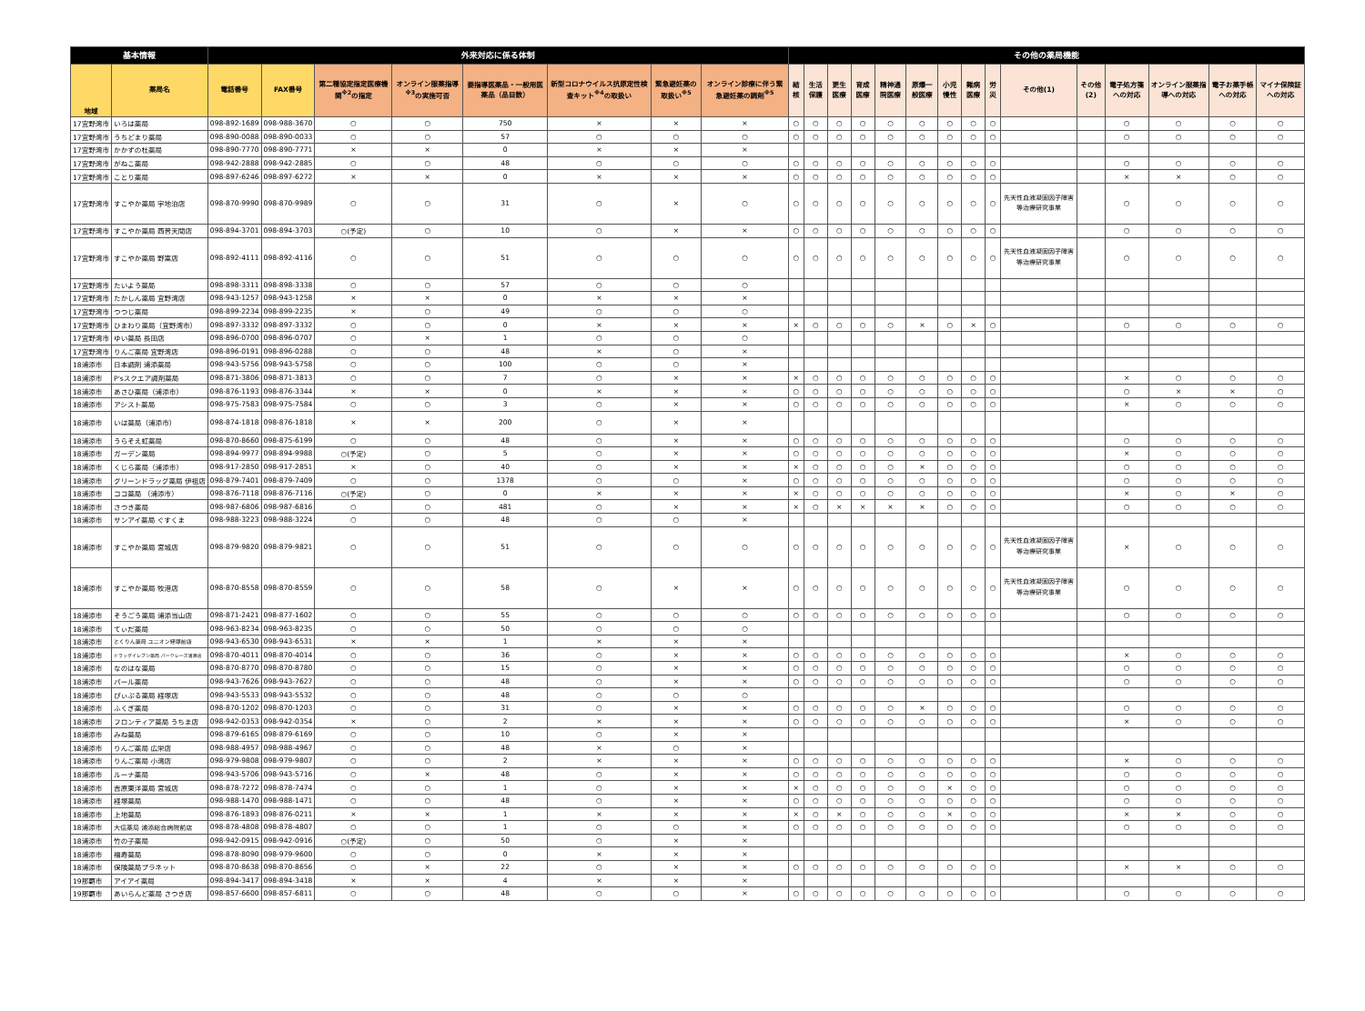| 基本情報 | | 外来対応に係る体制 | | | | | | | | その他の薬局機能 | | | | | | | | | | | | | | |
| --- | --- | --- | --- | --- | --- | --- | --- | --- | --- | --- | --- | --- | --- | --- | --- | --- | --- | --- | --- | --- | --- | --- | --- | --- |
| 地域 | 薬局名 | 電話番号 | FAX番号 | 第二種協定指定医療機関<sup>※2</sup>の指定 | オンライン服薬指導<sup>※3</sup>の実施可否 | 要指導医薬品・一般用医薬品（品目数） | 新型コロナウイルス抗原定性検査キット<sup>※4</sup>の取扱い | 緊急避妊薬の取扱い<sup>※5</sup> | オンライン診療に伴う緊急避妊薬の調剤<sup>※5</sup> | 結核 | 生活保護 | 更生医療 | 育成医療 | 精神通院医療 | 原爆一般医療 | 小児慢性 | 難病医療 | 労災 | その他(1) | その他(2) | 電子処方箋への対応 | オンライン服薬指導への対応 | 電子お薬手帳への対応 | マイナ保険証への対応 |
| 17宜野湾市 | いろは薬局 | 098-892-1689 | 098-988-3670 | ○ | ○ | 750 | × | × | × | ○ | ○ | ○ | ○ | ○ | ○ | ○ | ○ | ○ | | | ○ | ○ | ○ | ○ |
| 17宜野湾市 | うちどまり薬局 | 098-890-0088 | 098-890-0033 | ○ | ○ | 57 | ○ | ○ | ○ | ○ | ○ | ○ | ○ | ○ | ○ | ○ | ○ | ○ | | | ○ | ○ | ○ | ○ |
| 17宜野湾市 | かかずの杜薬局 | 098-890-7770 | 098-890-7771 | × | × | 0 | × | × | × | | | | | | | | | | | | | | | |
| 17宜野湾市 | がねこ薬局 | 098-942-2888 | 098-942-2885 | ○ | ○ | 48 | ○ | ○ | ○ | ○ | ○ | ○ | ○ | ○ | ○ | ○ | ○ | ○ | | | ○ | ○ | ○ | ○ |
| 17宜野湾市 | ことり薬局 | 098-897-6246 | 098-897-6272 | × | × | 0 | × | × | × | ○ | ○ | ○ | ○ | ○ | ○ | ○ | ○ | ○ | | | × | × | ○ | ○ |
| 17宜野湾市 | すこやか薬局 宇地泊店 | 098-870-9990 | 098-870-9989 | ○ | ○ | 31 | ○ | × | ○ | ○ | ○ | ○ | ○ | ○ | ○ | ○ | ○ | ○ | 先天性血液凝固因子障害等治療研究事業 | | ○ | ○ | ○ | ○ |
| 17宜野湾市 | すこやか薬局 西普天間店 | 098-894-3701 | 098-894-3703 | ○(予定) | ○ | 10 | ○ | × | × | ○ | ○ | ○ | ○ | ○ | ○ | ○ | ○ | ○ | | | ○ | ○ | ○ | ○ |
| 17宜野湾市 | すこやか薬局 野嵩店 | 098-892-4111 | 098-892-4116 | ○ | ○ | 51 | ○ | ○ | ○ | ○ | ○ | ○ | ○ | ○ | ○ | ○ | ○ | ○ | 先天性血液凝固因子障害等治療研究事業 | | ○ | ○ | ○ | ○ |
| 17宜野湾市 | たいよう薬局 | 098-898-3311 | 098-898-3338 | ○ | ○ | 57 | ○ | ○ | ○ | | | | | | | | | | | | | | | |
| 17宜野湾市 | たかしん薬局 宜野湾店 | 098-943-1257 | 098-943-1258 | × | × | 0 | × | × | × | | | | | | | | | | | | | | | |
| 17宜野湾市 | つつじ薬局 | 098-899-2234 | 098-899-2235 | × | ○ | 49 | ○ | ○ | ○ | | | | | | | | | | | | | | | |
| 17宜野湾市 | ひまわり薬局（宜野湾市） | 098-897-3332 | 098-897-3332 | ○ | ○ | 0 | × | × | × | × | ○ | ○ | ○ | ○ | × | ○ | × | ○ | | | ○ | ○ | ○ | ○ |
| 17宜野湾市 | ゆい薬局 長田店 | 098-896-0700 | 098-896-0707 | ○ | × | 1 | ○ | ○ | ○ | | | | | | | | | | | | | | | |
| 17宜野湾市 | りんご薬局 宜野湾店 | 098-896-0191 | 098-896-0288 | ○ | ○ | 48 | × | ○ | × | | | | | | | | | | | | | | | |
| 18浦添市 | 日本調剤 浦添薬局 | 098-943-5756 | 098-943-5758 | ○ | ○ | 100 | ○ | ○ | × | | | | | | | | | | | | | | | |
| 18浦添市 | P'sスクエア調剤薬局 | 098-871-3806 | 098-871-3813 | ○ | ○ | 7 | ○ | × | × | × | ○ | ○ | ○ | ○ | ○ | ○ | ○ | ○ | | | × | ○ | ○ | ○ |
| 18浦添市 | あさひ薬局（浦添市） | 098-876-1193 | 098-876-3344 | × | × | 0 | × | × | × | ○ | ○ | ○ | ○ | ○ | ○ | ○ | ○ | ○ | | | ○ | × | × | ○ |
| 18浦添市 | アシスト薬局 | 098-975-7583 | 098-975-7584 | ○ | ○ | 3 | ○ | × | × | ○ | ○ | ○ | ○ | ○ | ○ | ○ | ○ | ○ | | | × | ○ | ○ | ○ |
| 18浦添市 | いは薬局（浦添市） | 098-874-1818 | 098-876-1818 | × | × | 200 | ○ | × | × | | | | | | | | | | | | | | | |
| 18浦添市 | うらそえ虹薬局 | 098-870-8660 | 098-875-6199 | ○ | ○ | 48 | ○ | × | × | ○ | ○ | ○ | ○ | ○ | ○ | ○ | ○ | ○ | | | ○ | ○ | ○ | ○ |
| 18浦添市 | ガーデン薬局 | 098-894-9977 | 098-894-9988 | ○(予定) | ○ | 5 | ○ | × | × | ○ | ○ | ○ | ○ | ○ | ○ | ○ | ○ | ○ | | | × | ○ | ○ | ○ |
| 18浦添市 | くじら薬局（浦添市） | 098-917-2850 | 098-917-2851 | × | ○ | 40 | ○ | × | × | × | ○ | ○ | ○ | ○ | × | ○ | ○ | ○ | | | ○ | ○ | ○ | ○ |
| 18浦添市 | グリーンドラッグ薬局 伊祖店 | 098-879-7401 | 098-879-7409 | ○ | ○ | 1378 | ○ | ○ | × | ○ | ○ | ○ | ○ | ○ | ○ | ○ | ○ | ○ | | | ○ | ○ | ○ | ○ |
| 18浦添市 | ココ薬局 （浦添市） | 098-876-7118 | 098-876-7116 | ○(予定) | ○ | 0 | × | × | × | × | ○ | ○ | ○ | ○ | ○ | ○ | ○ | ○ | | | × | ○ | × | ○ |
| 18浦添市 | さつき薬局 | 098-987-6806 | 098-987-6816 | ○ | ○ | 481 | ○ | × | × | × | ○ | × | × | × | × | ○ | ○ | ○ | | | ○ | ○ | ○ | ○ |
| 18浦添市 | サンアイ薬局 ぐすくま | 098-988-3223 | 098-988-3224 | ○ | ○ | 48 | ○ | ○ | × | | | | | | | | | | | | | | | |
| 18浦添市 | すこやか薬局 宮城店 | 098-879-9820 | 098-879-9821 | ○ | ○ | 51 | ○ | ○ | ○ | ○ | ○ | ○ | ○ | ○ | ○ | ○ | ○ | ○ | 先天性血液凝固因子障害等治療研究事業 | | × | ○ | ○ | ○ |
| 18浦添市 | すこやか薬局 牧港店 | 098-870-8558 | 098-870-8559 | ○ | ○ | 58 | ○ | × | × | ○ | ○ | ○ | ○ | ○ | ○ | ○ | ○ | ○ | 先天性血液凝固因子障害等治療研究事業 | | ○ | ○ | ○ | ○ |
| 18浦添市 | そうごう薬局 浦添当山店 | 098-871-2421 | 098-877-1602 | ○ | ○ | 55 | ○ | ○ | ○ | ○ | ○ | ○ | ○ | ○ | ○ | ○ | ○ | ○ | | | ○ | ○ | ○ | ○ |
| 18浦添市 | てぃだ薬局 | 098-963-8234 | 098-963-8235 | ○ | ○ | 50 | ○ | ○ | ○ | | | | | | | | | | | | | | | |
| 18浦添市 | とくりん薬局 ユニオン経塚前店 | 098-943-6530 | 098-943-6531 | × | × | 1 | × | × | × | | | | | | | | | | | | | | | |
| 18浦添市 | ドラッグイレブン薬局 パークレーズ浦添店 | 098-870-4011 | 098-870-4014 | ○ | ○ | 36 | ○ | × | × | ○ | ○ | ○ | ○ | ○ | ○ | ○ | ○ | ○ | | | × | ○ | ○ | ○ |
| 18浦添市 | なのはな薬局 | 098-870-8770 | 098-870-8780 | ○ | ○ | 15 | ○ | × | × | ○ | ○ | ○ | ○ | ○ | ○ | ○ | ○ | ○ | | | ○ | ○ | ○ | ○ |
| 18浦添市 | パール薬局 | 098-943-7626 | 098-943-7627 | ○ | ○ | 48 | ○ | × | × | ○ | ○ | ○ | ○ | ○ | ○ | ○ | ○ | ○ | | | ○ | ○ | ○ | ○ |
| 18浦添市 | ぴぃぷる薬局 経塚店 | 098-943-5533 | 098-943-5532 | ○ | ○ | 48 | ○ | ○ | ○ | | | | | | | | | | | | | | | |
| 18浦添市 | ふくぎ薬局 | 098-870-1202 | 098-870-1203 | ○ | ○ | 31 | ○ | × | × | ○ | ○ | ○ | ○ | ○ | × | ○ | ○ | ○ | | | ○ | ○ | ○ | ○ |
| 18浦添市 | フロンティア薬局 うちま店 | 098-942-0353 | 098-942-0354 | × | ○ | 2 | × | × | × | ○ | ○ | ○ | ○ | ○ | ○ | ○ | ○ | ○ | | | × | ○ | ○ | ○ |
| 18浦添市 | みね薬局 | 098-879-6165 | 098-879-6169 | ○ | ○ | 10 | ○ | × | × | | | | | | | | | | | | | | | |
| 18浦添市 | りんご薬局 広栄店 | 098-988-4957 | 098-988-4967 | ○ | ○ | 48 | × | ○ | × | | | | | | | | | | | | | | | |
| 18浦添市 | りんご薬局 小湾店 | 098-979-9808 | 098-979-9807 | ○ | ○ | 2 | × | × | × | ○ | ○ | ○ | ○ | ○ | ○ | ○ | ○ | ○ | | | × | ○ | ○ | ○ |
| 18浦添市 | ルーナ薬局 | 098-943-5706 | 098-943-5716 | ○ | × | 48 | ○ | × | × | ○ | ○ | ○ | ○ | ○ | ○ | ○ | ○ | ○ | | | ○ | ○ | ○ | ○ |
| 18浦添市 | 吉原東洋薬局 宮城店 | 098-878-7272 | 098-878-7474 | ○ | ○ | 1 | ○ | × | × | × | ○ | ○ | ○ | ○ | ○ | × | ○ | ○ | | | ○ | ○ | ○ | ○ |
| 18浦添市 | 経塚薬局 | 098-988-1470 | 098-988-1471 | ○ | ○ | 48 | ○ | × | × | ○ | ○ | ○ | ○ | ○ | ○ | ○ | ○ | ○ | | | ○ | ○ | ○ | ○ |
| 18浦添市 | 上地薬局 | 098-876-1893 | 098-876-0211 | × | × | 1 | × | × | × | × | ○ | × | ○ | ○ | ○ | × | ○ | ○ | | | × | × | ○ | ○ |
| 18浦添市 | 大信薬局 浦添総合病院前店 | 098-878-4808 | 098-878-4807 | ○ | ○ | 1 | ○ | ○ | × | ○ | ○ | ○ | ○ | ○ | ○ | ○ | ○ | ○ | | | ○ | ○ | ○ | ○ |
| 18浦添市 | 竹の子薬局 | 098-942-0915 | 098-942-0916 | ○(予定) | ○ | 50 | ○ | × | × | | | | | | | | | | | | | | | |
| 18浦添市 | 福寿薬局 | 098-878-8090 | 098-979-9600 | ○ | ○ | 0 | × | × | × | | | | | | | | | | | | | | | |
| 18浦添市 | 保険薬局プラネット | 098-870-8638 | 098-870-8656 | ○ | × | 22 | ○ | × | × | ○ | ○ | ○ | ○ | ○ | ○ | ○ | ○ | ○ | | | × | × | ○ | ○ |
| 19那覇市 | アイアイ薬局 | 098-894-3417 | 098-894-3418 | × | × | 4 | × | × | × | | | | | | | | | | | | | | | |
| 19那覇市 | あいらんど薬局 さつき店 | 098-857-6600 | 098-857-6811 | ○ | ○ | 48 | ○ | ○ | × | ○ | ○ | ○ | ○ | ○ | ○ | ○ | ○ | ○ | | | ○ | ○ | ○ | ○ |